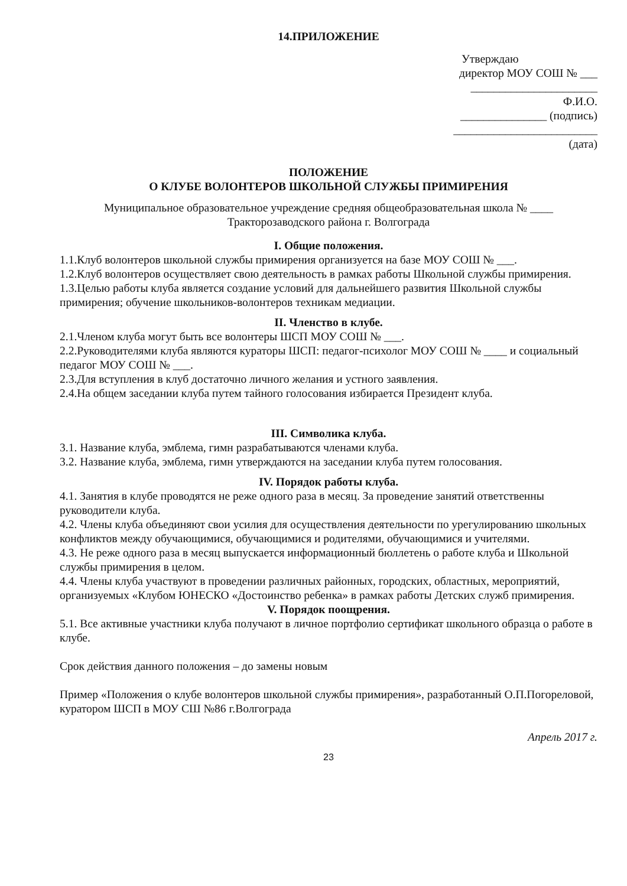14.ПРИЛОЖЕНИЕ
Утверждаю
директор МОУ СОШ № ___
______________________ Ф.И.О.
_______________ (подпись)
_________________________
(дата)
ПОЛОЖЕНИЕ
О КЛУБЕ ВОЛОНТЕРОВ ШКОЛЬНОЙ СЛУЖБЫ ПРИМИРЕНИЯ
Муниципальное образовательное учреждение средняя общеобразовательная школа № ____
Тракторозаводского района г. Волгограда
I. Общие положения.
1.1.Клуб волонтеров школьной службы примирения организуется на базе МОУ СОШ № ___.
1.2.Клуб волонтеров осуществляет свою деятельность в рамках работы Школьной службы примирения.
1.3.Целью работы клуба является создание условий для дальнейшего развития Школьной службы примирения; обучение школьников-волонтеров техникам медиации.
II. Членство в клубе.
2.1.Членом клуба могут быть все волонтеры ШСП МОУ СОШ № ___.
2.2.Руководителями клуба являются кураторы ШСП: педагог-психолог МОУ СОШ № ____ и социальный педагог МОУ СОШ № ___.
2.3.Для вступления в клуб достаточно личного желания и устного заявления.
2.4.На общем заседании клуба путем тайного голосования избирается Президент клуба.
III. Символика клуба.
3.1. Название клуба, эмблема, гимн разрабатываются членами клуба.
3.2. Название клуба, эмблема, гимн утверждаются на заседании клуба путем голосования.
IV. Порядок работы клуба.
4.1. Занятия в клубе проводятся не реже одного раза в месяц. За проведение занятий ответственны руководители клуба.
4.2. Члены клуба объединяют свои усилия для осуществления деятельности по урегулированию школьных конфликтов между обучающимися, обучающимися и родителями, обучающимися и учителями.
4.3. Не реже одного раза в месяц выпускается информационный бюллетень о работе клуба и Школьной службы примирения в целом.
4.4. Члены клуба участвуют в проведении различных районных, городских, областных, мероприятий, организуемых «Клубом ЮНЕСКО «Достоинство ребенка» в рамках работы Детских служб примирения.
V. Порядок поощрения.
5.1. Все активные участники клуба получают в личное портфолио сертификат школьного образца о работе в клубе.
Срок действия данного положения – до замены новым
Пример «Положения о клубе волонтеров школьной службы примирения», разработанный О.П.Погореловой, куратором ШСП в МОУ СШ №86 г.Волгограда
Апрель 2017 г.
23